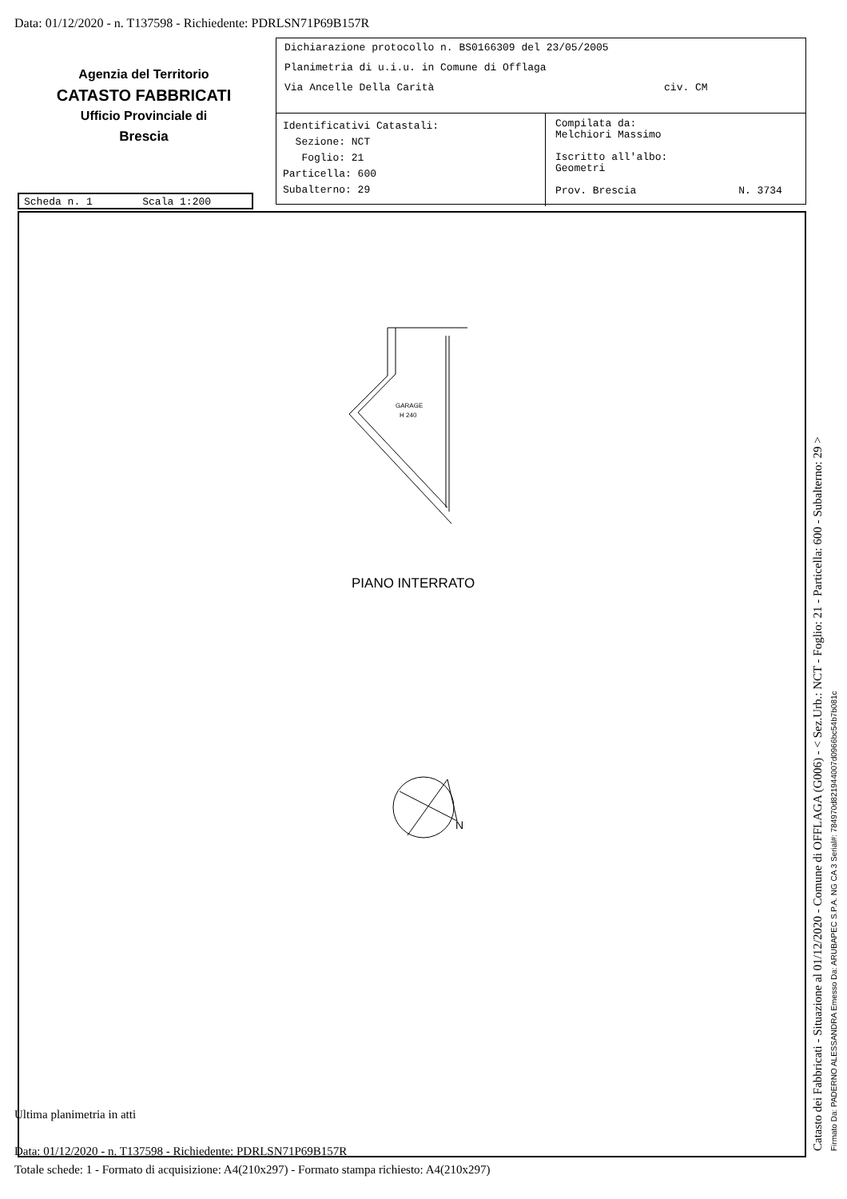Data: 01/12/2020 - n. T137598 - Richiedente: PDRLSN71P69B157R
Agenzia del Territorio
CATASTO FABBRICATI
Ufficio Provinciale di
Brescia
Dichiarazione protocollo n. BS0166309 del 23/05/2005
Planimetria di u.i.u. in Comune di Offlaga
Via Ancelle Della Carità civ. CM
Identificativi Catastali:
Sezione: NCT
Foglio: 21
Particella: 600
Subalterno: 29
Compilata da:
Melchiori Massimo
Iscritto all'albo:
Geometri
Prov. Brescia N. 3734
Scheda n. 1 Scala 1:200
GARAGE
H 240
PIANO INTERRATO
N
Ultima planimetria in atti
Data: 01/12/2020 - n. T137598 - Richiedente: PDRLSN71P69B157R
Totale schede: 1 - Formato di acquisizione: A4(210x297) - Formato stampa richiesto: A4(210x297)
Catasto dei Fabbricati - Situazione al 01/12/2020 - Comune di OFFLAGA (G006) - < Sez.Urb.: NCT - Foglio: 21 - Particella: 600 - Subalterno: 29 > Firmato Da: PADERNO ALESSANDRA Emesso Da: ARUBAPEC S.P.A. NG CA 3 Serial#: 784970d821944007d0966bc54b7b081c